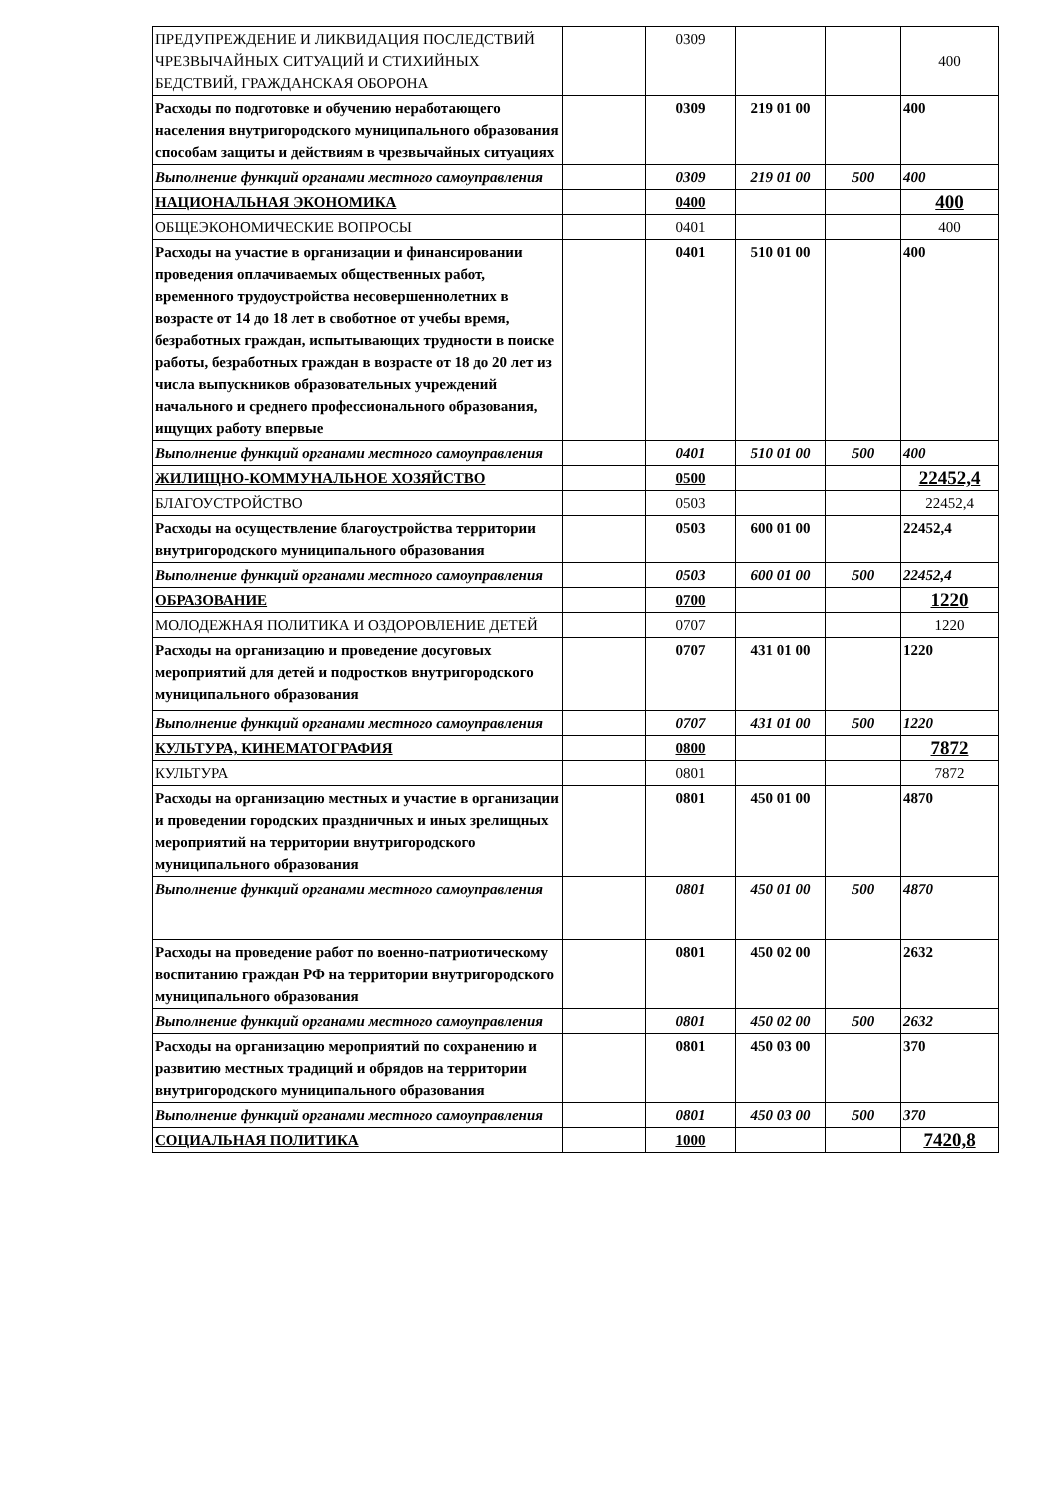| ПРЕДУПРЕЖДЕНИЕ И ЛИКВИДАЦИЯ ПОСЛЕДСТВИЙ ЧРЕЗВЫЧАЙНЫХ СИТУАЦИЙ И СТИХИЙНЫХ БЕДСТВИЙ, ГРАЖДАНСКАЯ ОБОРОНА | | 0309 | | | 400 |
| Расходы по подготовке и обучению неработающего населения внутригородского муниципального образования способам защиты и действиям в чрезвычайных ситуациях | | 0309 | 219 01 00 | | 400 |
| Выполнение функций органами местного самоуправления | | 0309 | 219 01 00 | 500 | 400 |
| НАЦИОНАЛЬНАЯ ЭКОНОМИКА | | 0400 | | | 400 |
| ОБЩЕЭКОНОМИЧЕСКИЕ ВОПРОСЫ | | 0401 | | | 400 |
| Расходы на участие в организации и финансировании проведения оплачиваемых общественных работ, временного трудоустройства несовершеннолетних в возрасте от 14 до 18 лет в своботное от учебы время, безработных граждан, испытывающих трудности в поиске работы, безработных граждан в возрасте от 18 до 20 лет из числа выпускников образовательных учреждений начального и среднего профессионального образования, ищущих работу впервые | | 0401 | 510 01 00 | | 400 |
| Выполнение функций органами местного самоуправления | | 0401 | 510 01 00 | 500 | 400 |
| ЖИЛИЩНО-КОММУНАЛЬНОЕ ХОЗЯЙСТВО | | 0500 | | | 22452,4 |
| БЛАГОУСТРОЙСТВО | | 0503 | | | 22452,4 |
| Расходы на осуществление благоустройства территории внутригородского муниципального образования | | 0503 | 600 01 00 | | 22452,4 |
| Выполнение функций органами местного самоуправления | | 0503 | 600 01 00 | 500 | 22452,4 |
| ОБРАЗОВАНИЕ | | 0700 | | | 1220 |
| МОЛОДЕЖНАЯ ПОЛИТИКА И ОЗДОРОВЛЕНИЕ ДЕТЕЙ | | 0707 | | | 1220 |
| Расходы на организацию и проведение досуговых мероприятий для детей и подростков внутригородского муниципального образования | | 0707 | 431 01 00 | | 1220 |
| Выполнение функций органами местного самоуправления | | 0707 | 431 01 00 | 500 | 1220 |
| КУЛЬТУРА, КИНЕМАТОГРАФИЯ | | 0800 | | | 7872 |
| КУЛЬТУРА | | 0801 | | | 7872 |
| Расходы на организацию местных и участие в организации и проведении городских праздничных и иных зрелищных мероприятий на территории внутригородского муниципального образования | | 0801 | 450 01 00 | | 4870 |
| Выполнение функций органами местного самоуправления | | 0801 | 450 01 00 | 500 | 4870 |
| Расходы на проведение работ по военно-патриотическому воспитанию граждан РФ на территории внутригородского муниципального образования | | 0801 | 450 02 00 | | 2632 |
| Выполнение функций органами местного самоуправления | | 0801 | 450 02 00 | 500 | 2632 |
| Расходы на организацию мероприятий по сохранению и развитию местных традиций и обрядов на территории внутригородского муниципального образования | | 0801 | 450 03 00 | | 370 |
| Выполнение функций органами местного самоуправления | | 0801 | 450 03 00 | 500 | 370 |
| СОЦИАЛЬНАЯ ПОЛИТИКА | | 1000 | | | 7420,8 |